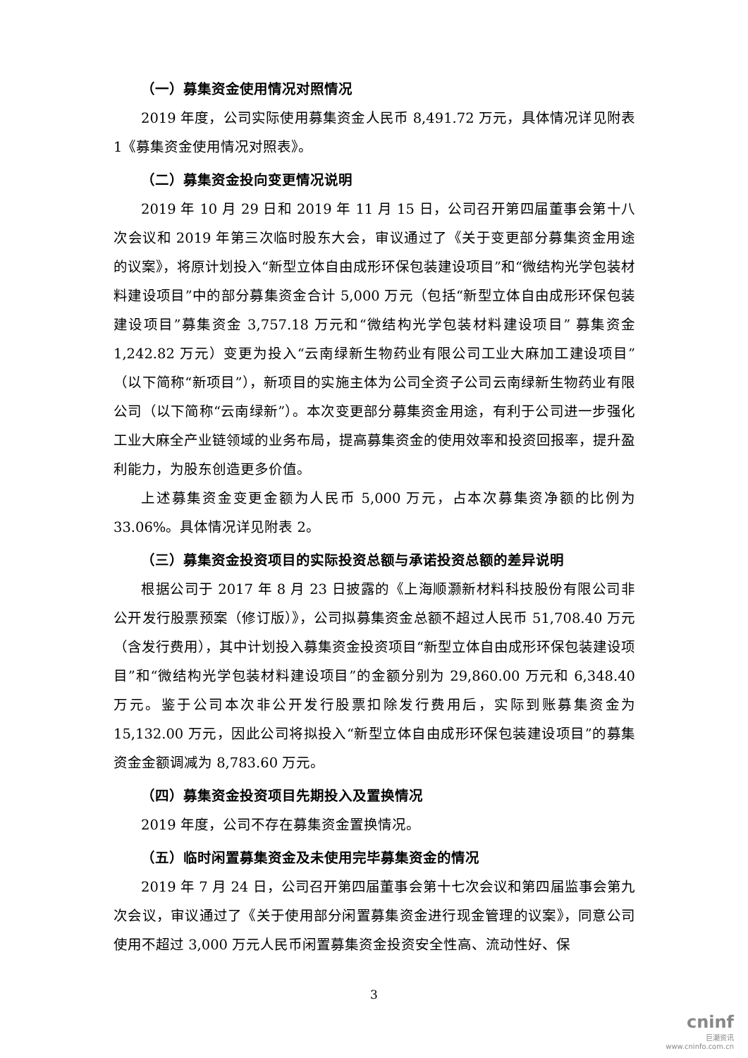（一）募集资金使用情况对照情况
2019 年度，公司实际使用募集资金人民币 8,491.72 万元，具体情况详见附表 1《募集资金使用情况对照表》。
（二）募集资金投向变更情况说明
2019 年 10 月 29 日和 2019 年 11 月 15 日，公司召开第四届董事会第十八次会议和 2019 年第三次临时股东大会，审议通过了《关于变更部分募集资金用途的议案》，将原计划投入“新型立体自由成形环保包装建设项目”和“微结构光学包装材料建设项目”中的部分募集资金合计 5,000 万元（包括“新型立体自由成形环保包装建设项目”募集资金 3,757.18 万元和“微结构光学包装材料建设项目” 募集资金 1,242.82 万元）变更为投入“云南绿新生物药业有限公司工业大麻加工建设项目”（以下简称“新项目”），新项目的实施主体为公司全资子公司云南绿新生物药业有限公司（以下简称“云南绿新”）。本次变更部分募集资金用途，有利于公司进一步强化工业大麻全产业链领域的业务布局，提高募集资金的使用效率和投资回报率，提升盈利能力，为股东创造更多价值。
上述募集资金变更金额为人民币 5,000 万元，占本次募集资净额的比例为 33.06%。具体情况详见附表 2。
（三）募集资金投资项目的实际投资总额与承诺投资总额的差异说明
根据公司于 2017 年 8 月 23 日披露的《上海顺灏新材料科技股份有限公司非公开发行股票预案（修订版）》，公司拟募集资金总额不超过人民币 51,708.40 万元（含发行费用），其中计划投入募集资金投资项目“新型立体自由成形环保包装建设项目”和“微结构光学包装材料建设项目”的金额分别为 29,860.00 万元和 6,348.40 万元。鉴于公司本次非公开发行股票扣除发行费用后，实际到账募集资金为 15,132.00 万元，因此公司将拟投入“新型立体自由成形环保包装建设项目”的募集资金金额调减为 8,783.60 万元。
（四）募集资金投资项目先期投入及置换情况
2019 年度，公司不存在募集资金置换情况。
（五）临时闲置募集资金及未使用完毕募集资金的情况
2019 年 7 月 24 日，公司召开第四届董事会第十七次会议和第四届监事会第九次会议，审议通过了《关于使用部分闲置募集资金进行现金管理的议案》，同意公司使用不超过 3,000 万元人民币闲置募集资金投资安全性高、流动性好、保
3
cninf
巨潮资讯
www.cninfo.com.cn